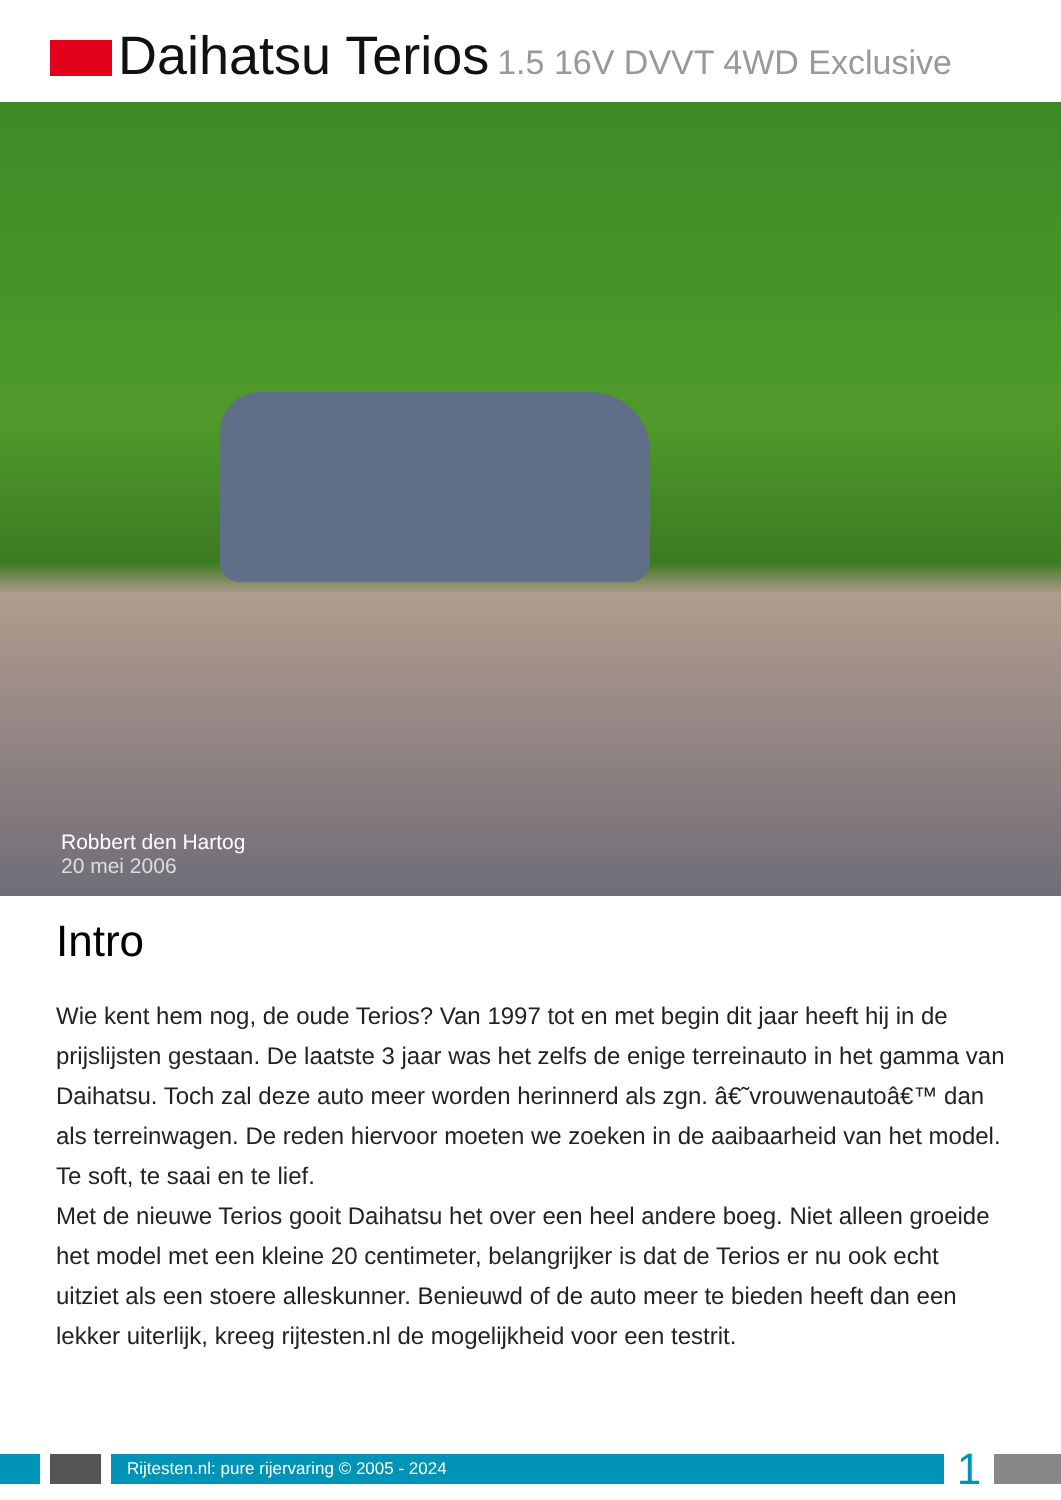Daihatsu Terios 1.5 16V DVVT 4WD Exclusive
Robbert den Hartog
20 mei 2006
Intro
Wie kent hem nog, de oude Terios? Van 1997 tot en met begin dit jaar heeft hij in de prijslijsten gestaan. De laatste 3 jaar was het zelfs de enige terreinauto in het gamma van Daihatsu. Toch zal deze auto meer worden herinnerd als zgn. â€˜vrouwenautoâ€™ dan als terreinwagen. De reden hiervoor moeten we zoeken in de aaibaarheid van het model. Te soft, te saai en te lief.
Met de nieuwe Terios gooit Daihatsu het over een heel andere boeg. Niet alleen groeide het model met een kleine 20 centimeter, belangrijker is dat de Terios er nu ook echt uitziet als een stoere alleskunner. Benieuwd of de auto meer te bieden heeft dan een lekker uiterlijk, kreeg rijtesten.nl de mogelijkheid voor een testrit.
Rijtesten.nl: pure rijervaring © 2005 - 2024
1